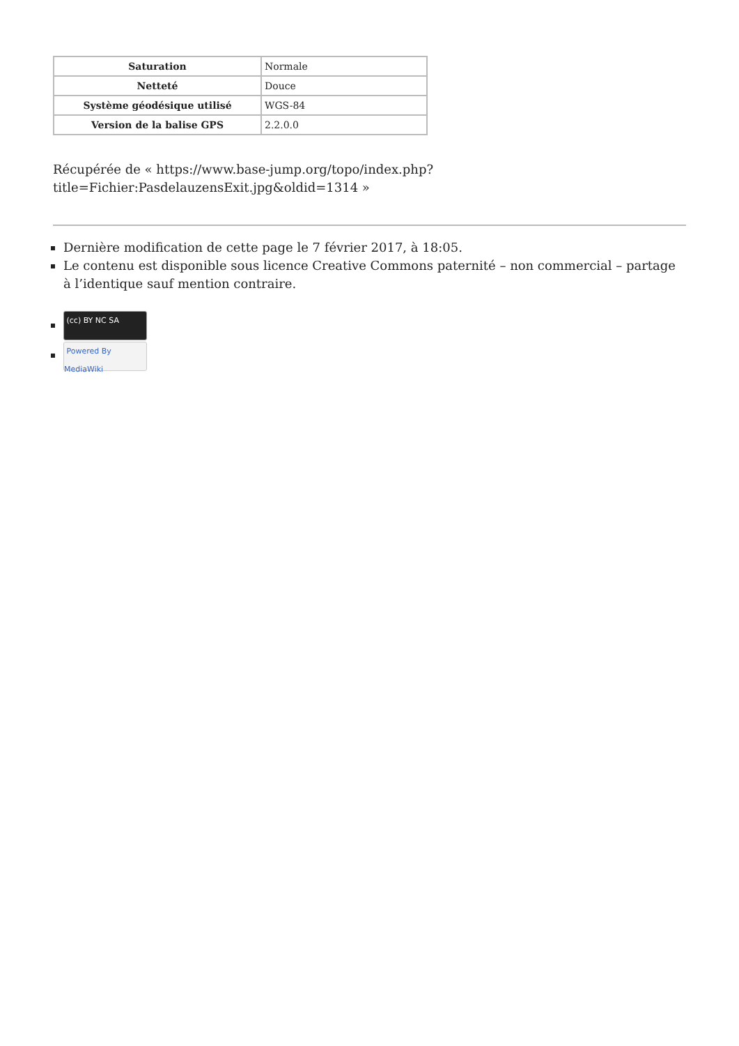| Saturation | Normale |
| Netteté | Douce |
| Système géodésique utilisé | WGS-84 |
| Version de la balise GPS | 2.2.0.0 |
Récupérée de « https://www.base-jump.org/topo/index.php?title=Fichier:PasdelauzensExit.jpg&oldid=1314 »
Dernière modification de cette page le 7 février 2017, à 18:05.
Le contenu est disponible sous licence Creative Commons paternité – non commercial – partage à l’identique sauf mention contraire.
(cc) BY NC SA
Powered By MediaWiki